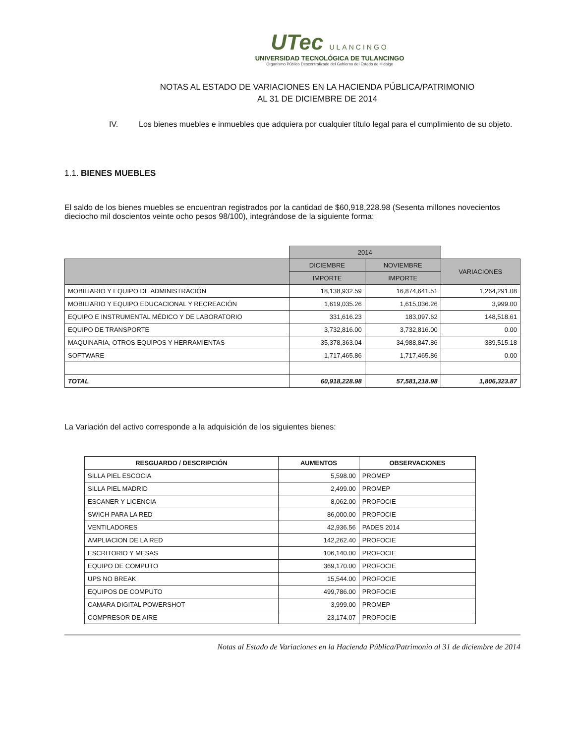UTec ULANCINGO
UNIVERSIDAD TECNOLÓGICA DE TULANCINGO
Organismo Público Descentralizado del Gobierno del Estado de Hidalgo
NOTAS AL ESTADO DE VARIACIONES EN LA HACIENDA PÚBLICA/PATRIMONIO
AL 31 DE DICIEMBRE DE 2014
IV. Los bienes muebles e inmuebles que adquiera por cualquier título legal para el cumplimiento de su objeto.
1.1. BIENES MUEBLES
El saldo de los bienes muebles se encuentran registrados por la cantidad de $60,918,228.98 (Sesenta millones novecientos dieciocho mil doscientos veinte ocho pesos 98/100), integrándose de la siguiente forma:
| | 2014 | | |
| --- | --- | --- | --- |
| | DICIEMBRE | NOVIEMBRE | VARIACIONES |
| | IMPORTE | IMPORTE | |
| MOBILIARIO Y EQUIPO DE ADMINISTRACIÓN | 18,138,932.59 | 16,874,641.51 | 1,264,291.08 |
| MOBILIARIO Y EQUIPO EDUCACIONAL Y RECREACIÓN | 1,619,035.26 | 1,615,036.26 | 3,999.00 |
| EQUIPO E INSTRUMENTAL MÉDICO Y DE LABORATORIO | 331,616.23 | 183,097.62 | 148,518.61 |
| EQUIPO DE TRANSPORTE | 3,732,816.00 | 3,732,816.00 | 0.00 |
| MAQUINARIA, OTROS EQUIPOS Y HERRAMIENTAS | 35,378,363.04 | 34,988,847.86 | 389,515.18 |
| SOFTWARE | 1,717,465.86 | 1,717,465.86 | 0.00 |
| TOTAL | 60,918,228.98 | 57,581,218.98 | 1,806,323.87 |
La Variación del activo corresponde a la adquisición de los siguientes bienes:
| RESGUARDO / DESCRIPCIÓN | AUMENTOS | OBSERVACIONES |
| --- | --- | --- |
| SILLA PIEL ESCOCIA | 5,598.00 | PROMEP |
| SILLA PIEL MADRID | 2,499.00 | PROMEP |
| ESCANER Y LICENCIA | 8,062.00 | PROFOCIE |
| SWICH PARA LA RED | 86,000.00 | PROFOCIE |
| VENTILADORES | 42,936.56 | PADES 2014 |
| AMPLIACION DE LA RED | 142,262.40 | PROFOCIE |
| ESCRITORIO Y MESAS | 106,140.00 | PROFOCIE |
| EQUIPO DE COMPUTO | 369,170.00 | PROFOCIE |
| UPS NO BREAK | 15,544.00 | PROFOCIE |
| EQUIPOS DE COMPUTO | 499,786.00 | PROFOCIE |
| CAMARA DIGITAL POWERSHOT | 3,999.00 | PROMEP |
| COMPRESOR DE AIRE | 23,174.07 | PROFOCIE |
Notas al Estado de Variaciones en la Hacienda Pública/Patrimonio al 31 de diciembre de 2014